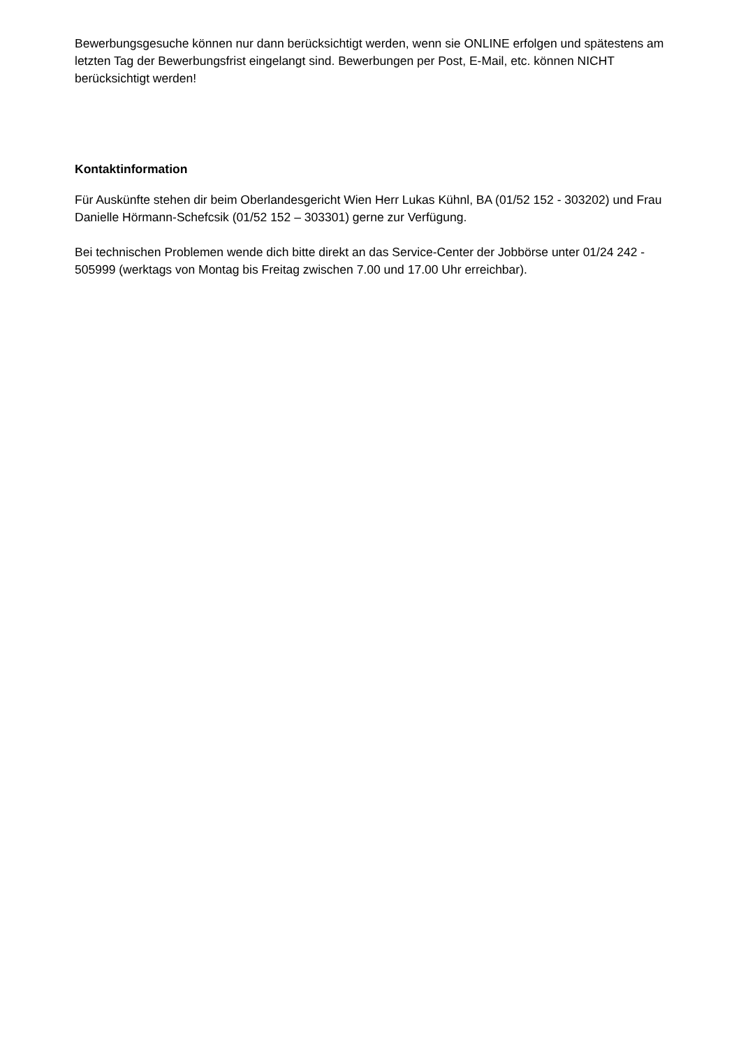Bewerbungsgesuche können nur dann berücksichtigt werden, wenn sie ONLINE erfolgen und spätestens am letzten Tag der Bewerbungsfrist eingelangt sind. Bewerbungen per Post, E-Mail, etc. können NICHT berücksichtigt werden!
Kontaktinformation
Für Auskünfte stehen dir beim Oberlandesgericht Wien Herr Lukas Kühnl, BA (01/52 152 - 303202) und Frau Danielle Hörmann-Schefcsik (01/52 152 – 303301) gerne zur Verfügung.
Bei technischen Problemen wende dich bitte direkt an das Service-Center der Jobbörse unter 01/24 242 - 505999 (werktags von Montag bis Freitag zwischen 7.00 und 17.00 Uhr erreichbar).